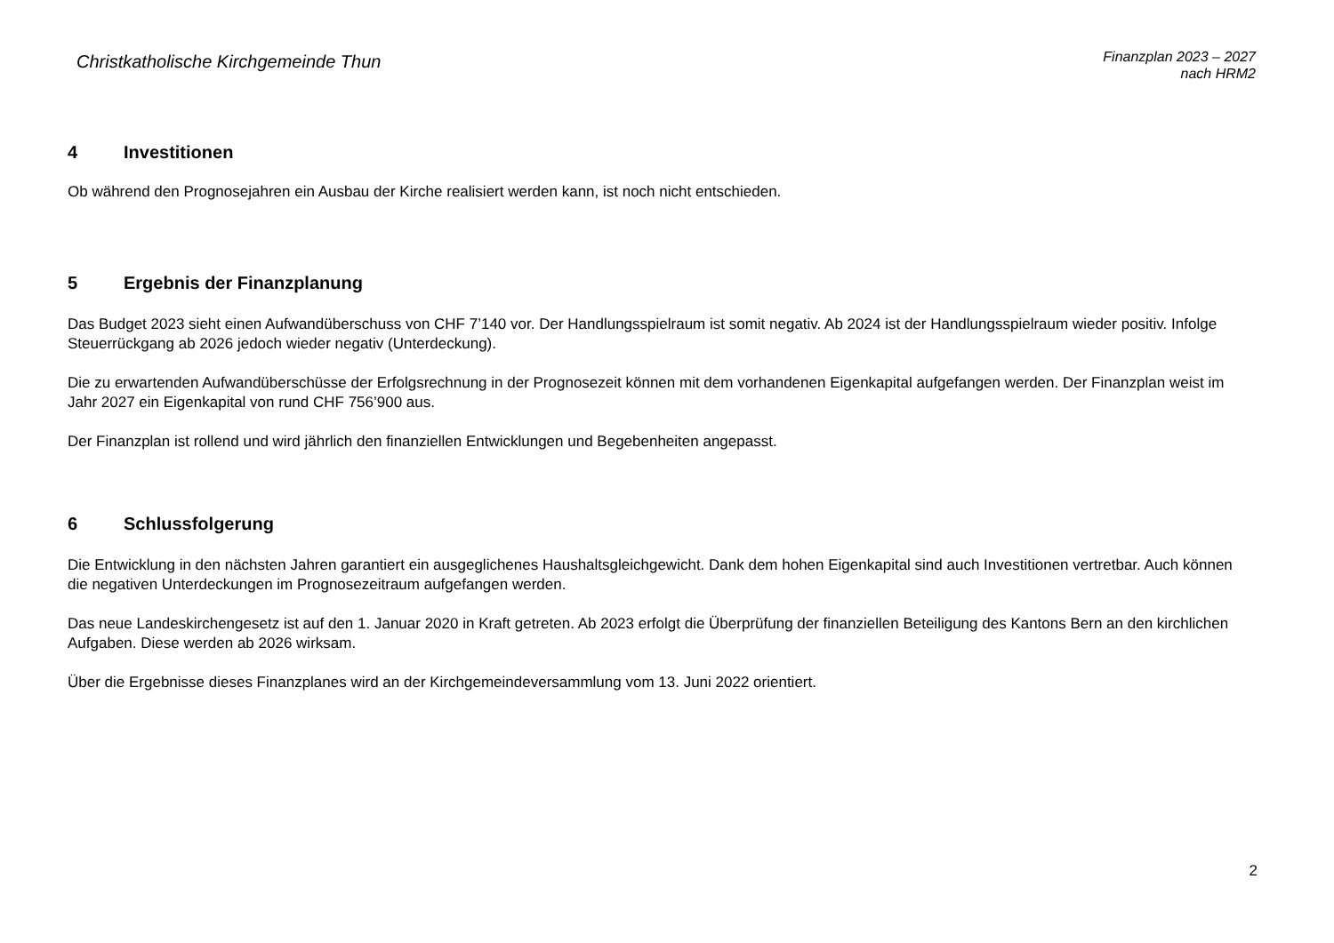Christkatholische Kirchgemeinde Thun
Finanzplan 2023 – 2027
nach HRM2
4 Investitionen
Ob während den Prognosejahren ein Ausbau der Kirche realisiert werden kann, ist noch nicht entschieden.
5 Ergebnis der Finanzplanung
Das Budget 2023 sieht einen Aufwandüberschuss von CHF 7’140 vor. Der Handlungsspielraum ist somit negativ. Ab 2024 ist der Handlungsspielraum wieder positiv. Infolge Steuerrückgang ab 2026 jedoch wieder negativ (Unterdeckung).
Die zu erwartenden Aufwandüberschüsse der Erfolgsrechnung in der Prognosezeit können mit dem vorhandenen Eigenkapital aufgefangen werden. Der Finanzplan weist im Jahr 2027 ein Eigenkapital von rund CHF 756’900 aus.
Der Finanzplan ist rollend und wird jährlich den finanziellen Entwicklungen und Begebenheiten angepasst.
6 Schlussfolgerung
Die Entwicklung in den nächsten Jahren garantiert ein ausgeglichenes Haushaltsgleichgewicht. Dank dem hohen Eigenkapital sind auch Investitionen vertretbar. Auch können die negativen Unterdeckungen im Prognosezeitraum aufgefangen werden.
Das neue Landeskirchengesetz ist auf den 1. Januar 2020 in Kraft getreten. Ab 2023 erfolgt die Überprüfung der finanziellen Beteiligung des Kantons Bern an den kirchlichen Aufgaben. Diese werden ab 2026 wirksam.
Über die Ergebnisse dieses Finanzplanes wird an der Kirchgemeindeversammlung vom 13. Juni 2022 orientiert.
2